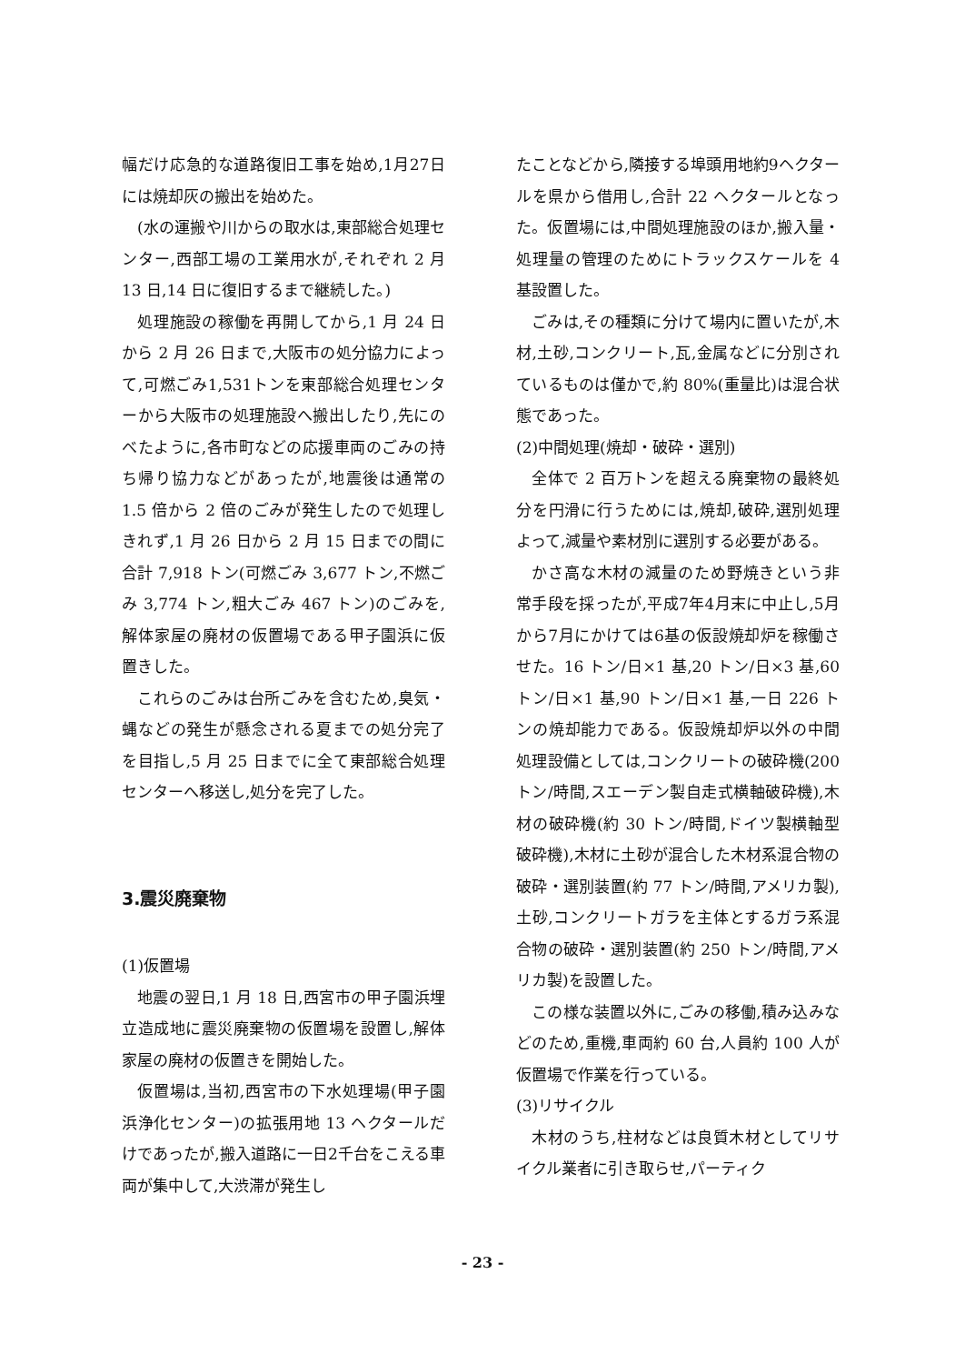幅だけ応急的な道路復旧工事を始め,1月27日には焼却灰の搬出を始めた。
(水の運搬や川からの取水は,東部総合処理センター,西部工場の工業用水が,それぞれ 2 月 13 日,14 日に復旧するまで継続した。)
処理施設の稼働を再開してから,1 月 24 日から 2 月 26 日まで,大阪市の処分協力によって,可燃ごみ1,531トンを東部総合処理センターから大阪市の処理施設へ搬出したり,先にのべたように,各市町などの応援車両のごみの持ち帰り協力などがあったが,地震後は通常の 1.5 倍から 2 倍のごみが発生したので処理しきれず,1 月 26 日から 2 月 15 日までの間に合計 7,918 トン(可燃ごみ 3,677 トン,不燃ごみ 3,774 トン,粗大ごみ 467 トン)のごみを,解体家屋の廃材の仮置場である甲子園浜に仮置きした。
これらのごみは台所ごみを含むため,臭気・蝿などの発生が懸念される夏までの処分完了を目指し,5 月 25 日までに全て東部総合処理センターへ移送し,処分を完了した。
3.震災廃棄物
(1)仮置場
地震の翌日,1 月 18 日,西宮市の甲子園浜埋立造成地に震災廃棄物の仮置場を設置し,解体家屋の廃材の仮置きを開始した。
仮置場は,当初,西宮市の下水処理場(甲子園浜浄化センター)の拡張用地 13 ヘクタールだけであったが,搬入道路に一日2千台をこえる車両が集中して,大渋滞が発生し
たことなどから,隣接する埠頭用地約9ヘクタールを県から借用し,合計 22 ヘクタールとなった。仮置場には,中間処理施設のほか,搬入量・処理量の管理のためにトラックスケールを 4 基設置した。
ごみは,その種類に分けて場内に置いたが,木材,土砂,コンクリート,瓦,金属などに分別されているものは僅かで,約 80%(重量比)は混合状態であった。
(2)中間処理(焼却・破砕・選別)
全体で 2 百万トンを超える廃棄物の最終処分を円滑に行うためには,焼却,破砕,選別処理よって,減量や素材別に選別する必要がある。
かさ高な木材の減量のため野焼きという非常手段を採ったが,平成7年4月末に中止し,5月から7月にかけては6基の仮設焼却炉を稼働させた。16 トン/日×1 基,20 トン/日×3 基,60 トン/日×1 基,90 トン/日×1 基,一日 226 トンの焼却能力である。仮設焼却炉以外の中間処理設備としては,コンクリートの破砕機(200 トン/時間,スエーデン製自走式横軸破砕機),木材の破砕機(約 30 トン/時間,ドイツ製横軸型破砕機),木材に土砂が混合した木材系混合物の破砕・選別装置(約 77 トン/時間,アメリカ製),土砂,コンクリートガラを主体とするガラ系混合物の破砕・選別装置(約 250 トン/時間,アメリカ製)を設置した。
この様な装置以外に,ごみの移働,積み込みなどのため,重機,車両約 60 台,人員約 100 人が仮置場で作業を行っている。
(3)リサイクル
木材のうち,柱材などは良質木材としてリサイクル業者に引き取らせ,パーティク
- 23 -